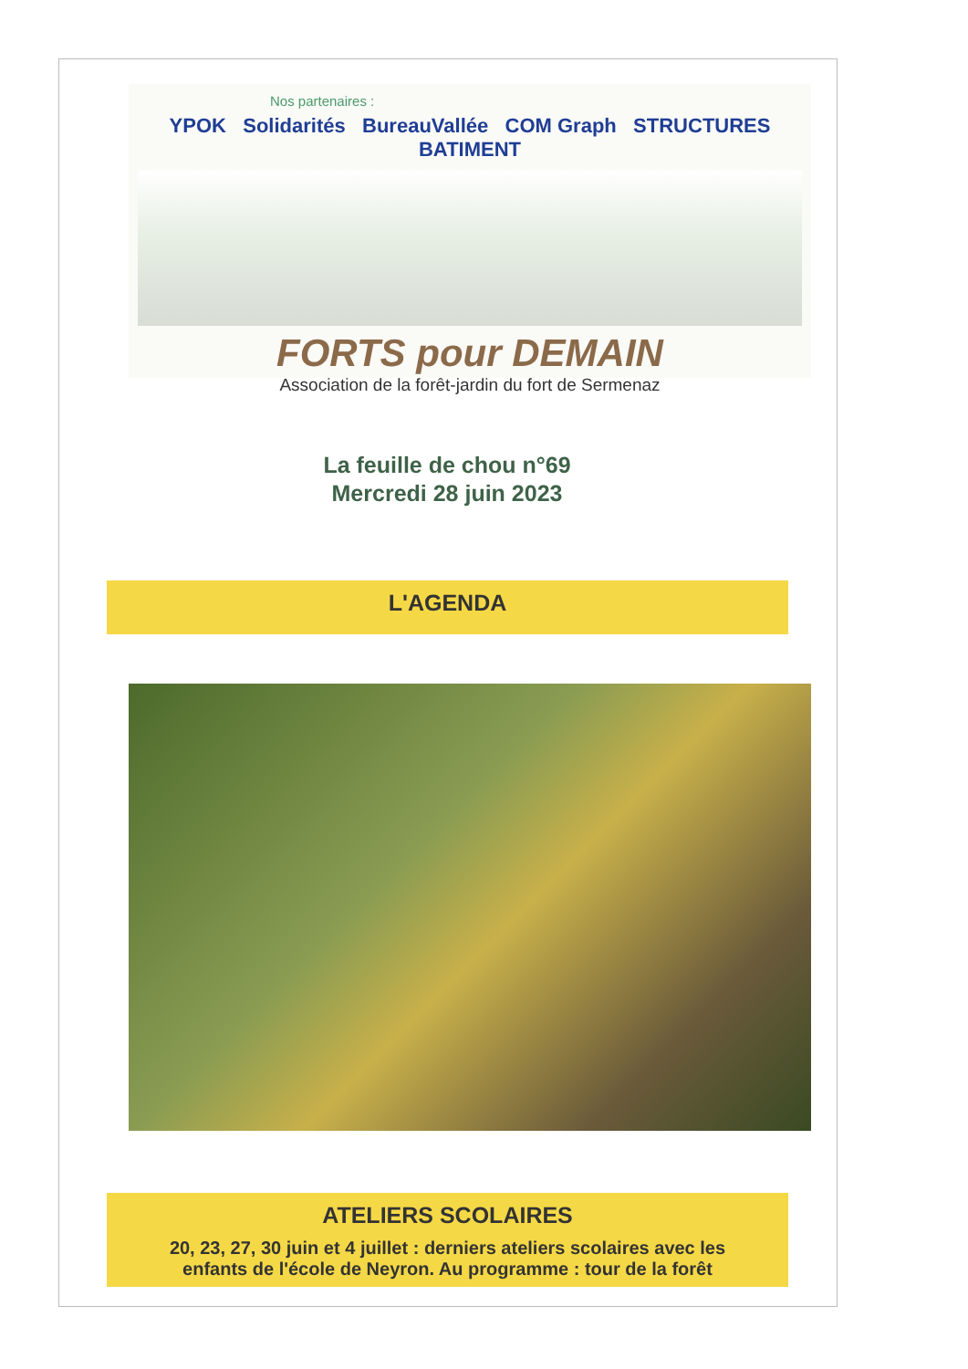Nos partenaires :
YPOK Solidarités BureauVallée COM Graph STRUCTURES BATIMENT
FORTS pour DEMAIN
Association de la forêt-jardin du fort de Sermenaz
La feuille de chou n°69
Mercredi 28 juin 2023
L'AGENDA
ATELIERS SCOLAIRES
20, 23, 27, 30 juin et 4 juillet : derniers ateliers scolaires avec les enfants de l'école de Neyron. Au programme : tour de la forêt